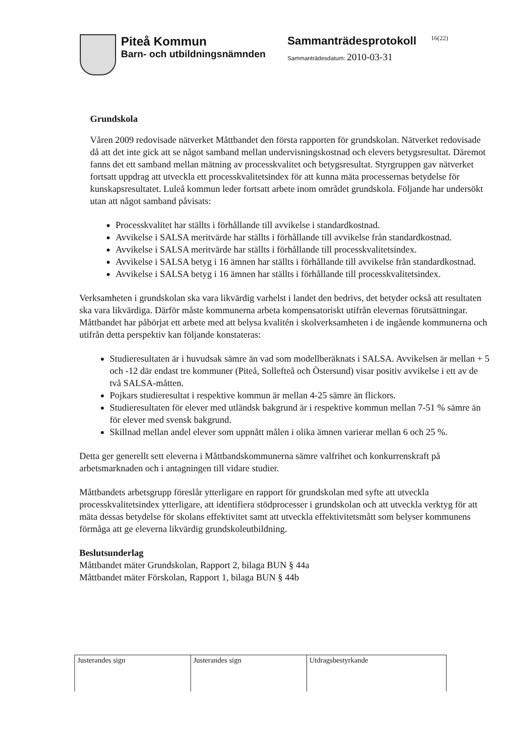Piteå Kommun
Barn- och utbildningsnämnden
Sammanträdesprotokoll
Sammanträdesdatum: 2010-03-31
16(22)
Grundskola
Våren 2009 redovisade nätverket Måttbandet den första rapporten för grundskolan. Nätverket redovisade då att det inte gick att se något samband mellan undervisningskostnad och elevers betygsresultat. Däremot fanns det ett samband mellan mätning av processkvalitet och betygsresultat. Styrgruppen gav nätverket fortsatt uppdrag att utveckla ett processkvalitetsindex för att kunna mäta processernas betydelse för kunskapsresultatet. Luleå kommun leder fortsatt arbete inom området grundskola. Följande har undersökt utan att något samband påvisats:
Processkvalitet har ställts i förhållande till avvikelse i standardkostnad.
Avvikelse i SALSA meritvärde har ställts i förhållande till avvikelse från standardkostnad.
Avvikelse i SALSA meritvärde har ställts i förhållande till processkvalitetsindex.
Avvikelse i SALSA betyg i 16 ämnen har ställts i förhållande till avvikelse från standardkostnad.
Avvikelse i SALSA betyg i 16 ämnen har ställts i förhållande till processkvalitetsindex.
Verksamheten i grundskolan ska vara likvärdig varhelst i landet den bedrivs, det betyder också att resultaten ska vara likvärdiga. Därför måste kommunerna arbeta kompensatoriskt utifrån elevernas förutsättningar. Måttbandet har påbörjat ett arbete med att belysa kvalitén i skolverksamheten i de ingående kommunerna och utifrån detta perspektiv kan följande konstateras:
Studieresultaten är i huvudsak sämre än vad som modellberäknats i SALSA. Avvikelsen är mellan + 5 och -12 där endast tre kommuner (Piteå, Sollefteå och Östersund) visar positiv avvikelse i ett av de två SALSA-måtten.
Pojkars studieresultat i respektive kommun är mellan 4-25 sämre än flickors.
Studieresultaten för elever med utländsk bakgrund är i respektive kommun mellan 7-51 % sämre än för elever med svensk bakgrund.
Skillnad mellan andel elever som uppnått målen i olika ämnen varierar mellan 6 och 25 %.
Detta ger generellt sett eleverna i Måttbandskommunerna sämre valfrihet och konkurrenskraft på arbetsmarknaden och i antagningen till vidare studier.
Måttbandets arbetsgrupp föreslår ytterligare en rapport för grundskolan med syfte att utveckla processkvalitetsindex ytterligare, att identifiera stödprocesser i grundskolan och att utveckla verktyg för att mäta dessas betydelse för skolans effektivitet samt att utveckla effektivitetsmått som belyser kommunens förmåga att ge eleverna likvärdig grundskoleutbildning.
Beslutsunderlag
Måttbandet mäter Grundskolan, Rapport 2, bilaga BUN § 44a
Måttbandet mäter Förskolan, Rapport 1, bilaga BUN § 44b
| Justerandes sign | Justerandes sign | Utdragsbestyrkande |